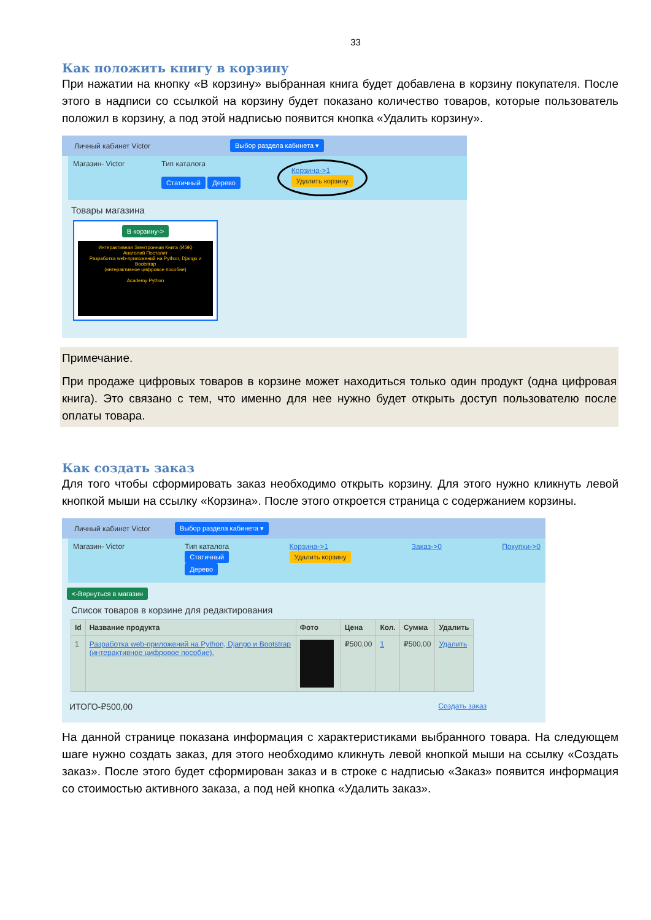33
Как положить книгу в корзину
При нажатии на кнопку «В корзину» выбранная книга будет добавлена в корзину покупателя. После этого в надписи со ссылкой на корзину будет показано количество товаров, которые пользователь положил в корзину, а под этой надписью появится кнопка «Удалить корзину».
Личный кабинет Victor Выбор раздела кабинета ▾
Магазин- Victor Тип каталога
Статичный Дерево
Корзина->1
Удалить корзину
Товары магазина
В корзину->
Интерактивная Электронная Книга (ИЭК)
Анатолий Постолит
Разработка web-приложений на Python, Django и Bootstrap
(интерактивное цифровое пособие)
Academy Python
Примечание.
При продаже цифровых товаров в корзине может находиться только один продукт (одна цифровая книга). Это связано с тем, что именно для нее нужно будет открыть доступ пользователю после оплаты товара.
Как создать заказ
Для того чтобы сформировать заказ необходимо открыть корзину. Для этого нужно кликнуть левой кнопкой мыши на ссылку «Корзина». После этого откроется страница с содержанием корзины.
Личный кабинет Victor Выбор раздела кабинета ▾
Магазин- Victor Тип каталога
Статичный
Дерево
Корзина->1
Удалить корзину
Заказ->0 Покупки->0
<-Вернуться в магазин
Список товаров в корзине для редактирования
| Id | Название продукта | Фото | Цена | Кол. | Сумма | Удалить |
| --- | --- | --- | --- | --- | --- | --- |
| 1 | Разработка web-приложений на Python, Django и Bootstrap (интерактивное цифровое пособие). | | ₽500,00 | 1 | ₽500,00 | Удалить |
ИТОГО-₽500,00 Создать заказ
На данной странице показана информация с характеристиками выбранного товара. На следующем шаге нужно создать заказ, для этого необходимо кликнуть левой кнопкой мыши на ссылку «Создать заказ». После этого будет сформирован заказ и в строке с надписью «Заказ» появится информация со стоимостью активного заказа, а под ней кнопка «Удалить заказ».